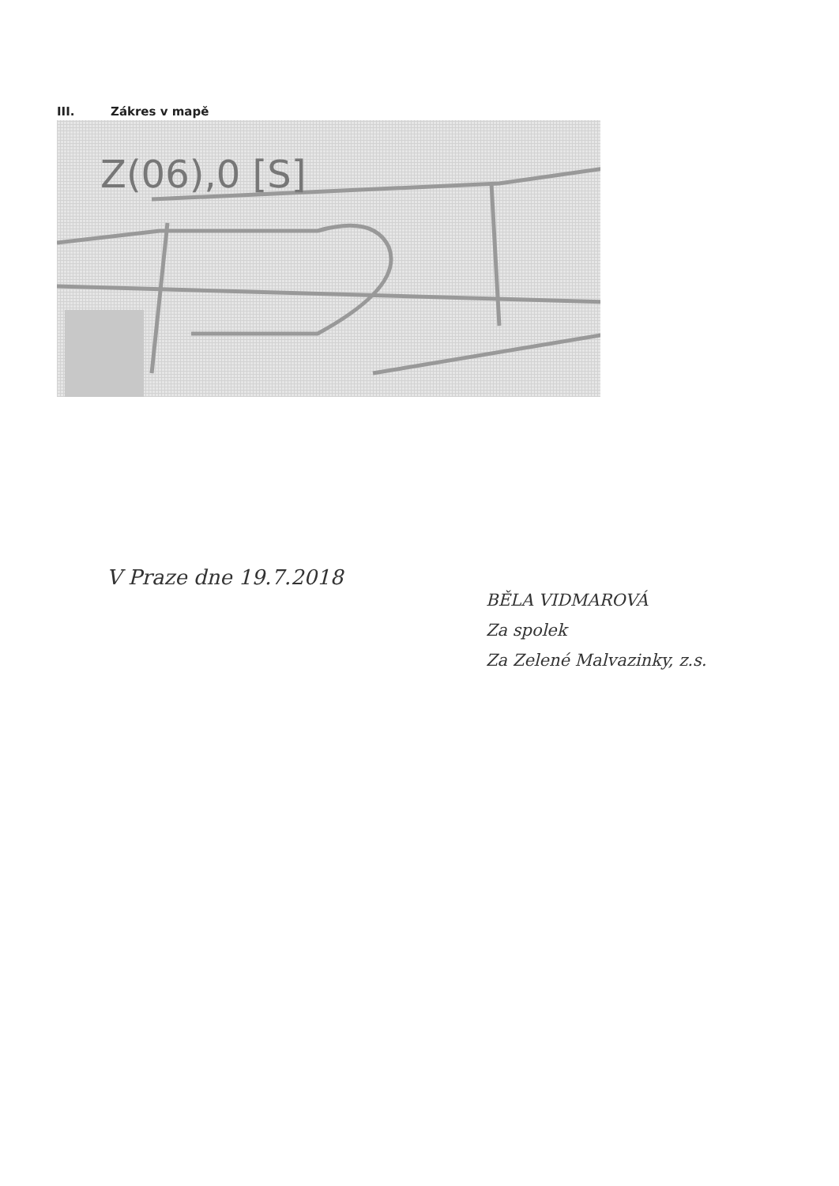III. Zákres v mapě
Z(06),0 [S]
V Praze dne 19.7.2018
BĚLA VIDMAROVÁ
Za spolek
Za Zelené Malvazinky, z.s.